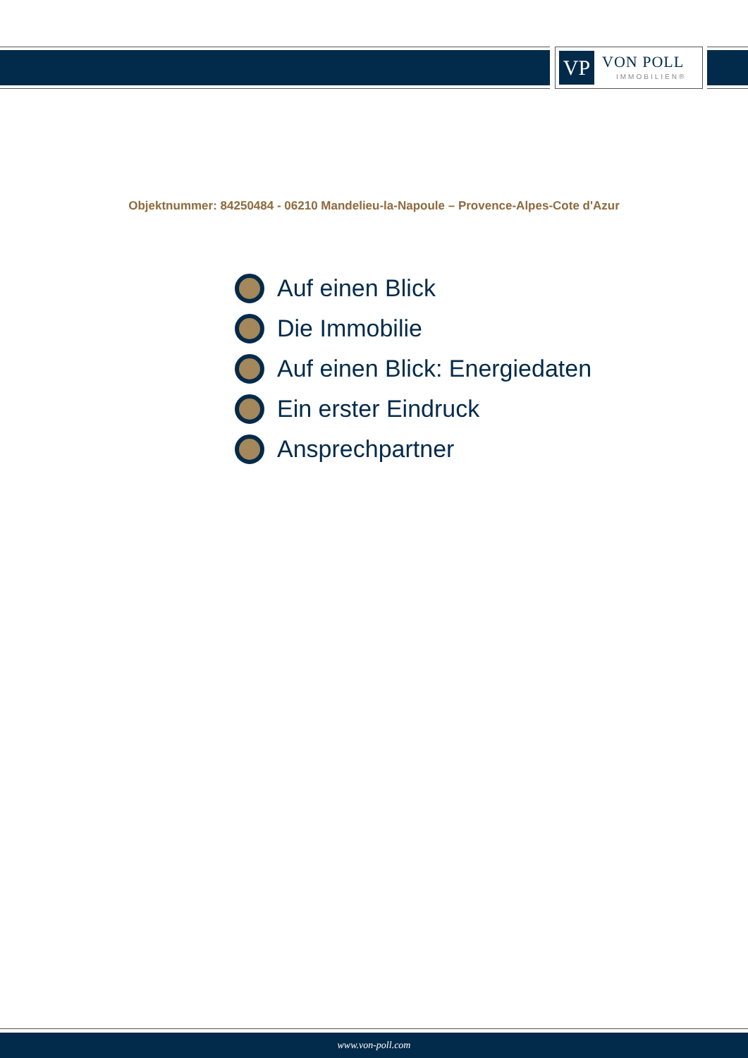VP VON POLL
IMMOBILIEN®
Objektnummer: 84250484 - 06210 Mandelieu-la-Napoule – Provence-Alpes-Cote d'Azur
Auf einen Blick
Die Immobilie
Auf einen Blick: Energiedaten
Ein erster Eindruck
Ansprechpartner
www.von-poll.com